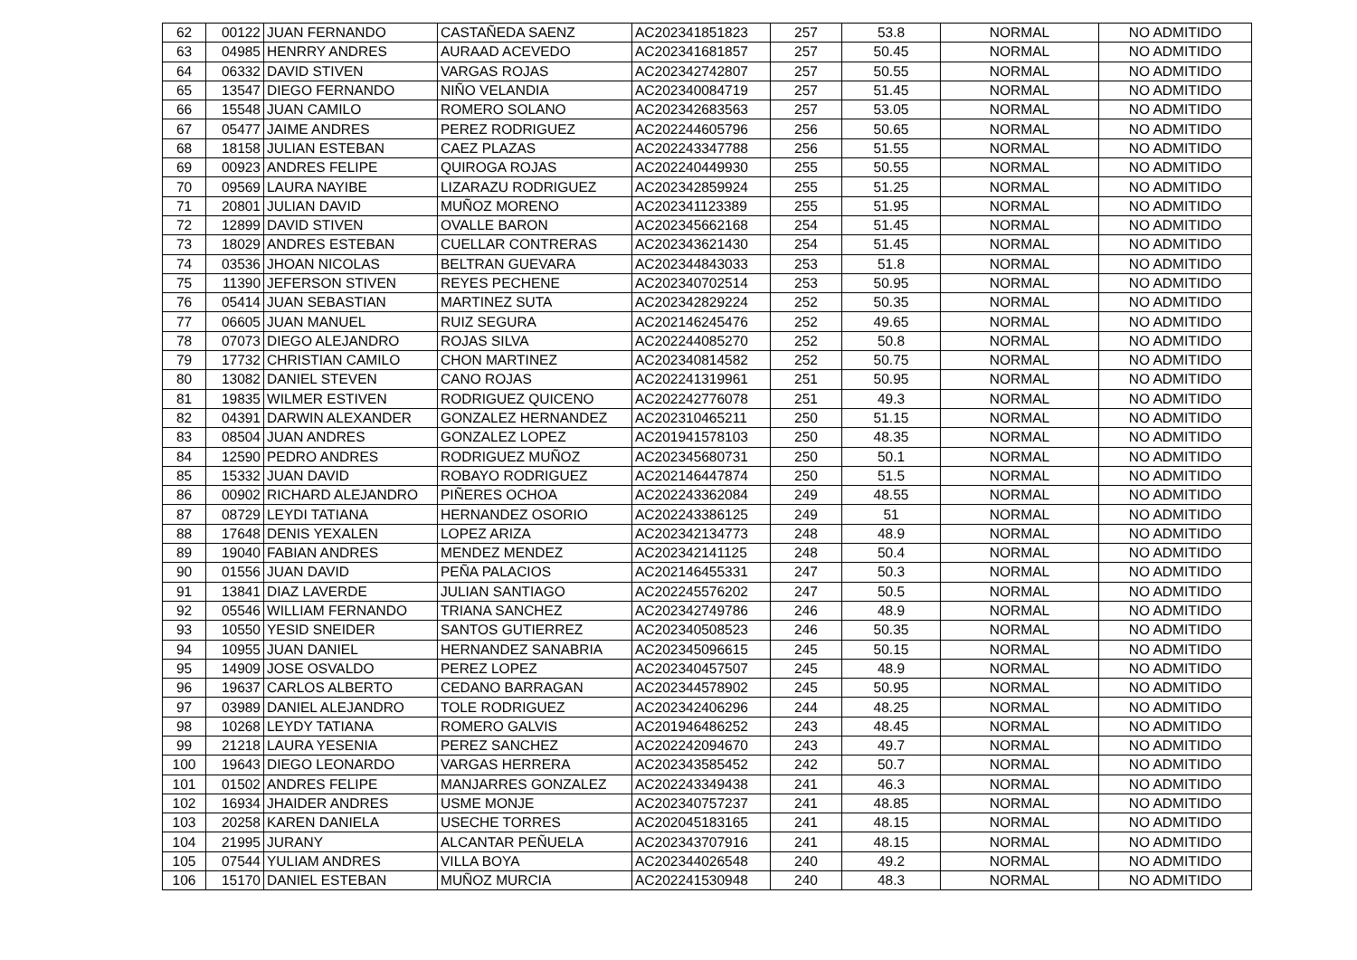| 62 | 00122 | JUAN FERNANDO | CASTAÑEDA SAENZ | AC202341851823 | 257 | 53.8 | NORMAL | NO ADMITIDO |
| 63 | 04985 | HENRRY ANDRES | AURAAD ACEVEDO | AC202341681857 | 257 | 50.45 | NORMAL | NO ADMITIDO |
| 64 | 06332 | DAVID STIVEN | VARGAS ROJAS | AC202342742807 | 257 | 50.55 | NORMAL | NO ADMITIDO |
| 65 | 13547 | DIEGO FERNANDO | NIÑO VELANDIA | AC202340084719 | 257 | 51.45 | NORMAL | NO ADMITIDO |
| 66 | 15548 | JUAN CAMILO | ROMERO SOLANO | AC202342683563 | 257 | 53.05 | NORMAL | NO ADMITIDO |
| 67 | 05477 | JAIME ANDRES | PEREZ RODRIGUEZ | AC202244605796 | 256 | 50.65 | NORMAL | NO ADMITIDO |
| 68 | 18158 | JULIAN ESTEBAN | CAEZ PLAZAS | AC202243347788 | 256 | 51.55 | NORMAL | NO ADMITIDO |
| 69 | 00923 | ANDRES FELIPE | QUIROGA ROJAS | AC202240449930 | 255 | 50.55 | NORMAL | NO ADMITIDO |
| 70 | 09569 | LAURA NAYIBE | LIZARAZU RODRIGUEZ | AC202342859924 | 255 | 51.25 | NORMAL | NO ADMITIDO |
| 71 | 20801 | JULIAN DAVID | MUÑOZ MORENO | AC202341123389 | 255 | 51.95 | NORMAL | NO ADMITIDO |
| 72 | 12899 | DAVID STIVEN | OVALLE BARON | AC202345662168 | 254 | 51.45 | NORMAL | NO ADMITIDO |
| 73 | 18029 | ANDRES ESTEBAN | CUELLAR CONTRERAS | AC202343621430 | 254 | 51.45 | NORMAL | NO ADMITIDO |
| 74 | 03536 | JHOAN NICOLAS | BELTRAN GUEVARA | AC202344843033 | 253 | 51.8 | NORMAL | NO ADMITIDO |
| 75 | 11390 | JEFERSON STIVEN | REYES PECHENE | AC202340702514 | 253 | 50.95 | NORMAL | NO ADMITIDO |
| 76 | 05414 | JUAN SEBASTIAN | MARTINEZ SUTA | AC202342829224 | 252 | 50.35 | NORMAL | NO ADMITIDO |
| 77 | 06605 | JUAN MANUEL | RUIZ SEGURA | AC202146245476 | 252 | 49.65 | NORMAL | NO ADMITIDO |
| 78 | 07073 | DIEGO ALEJANDRO | ROJAS SILVA | AC202244085270 | 252 | 50.8 | NORMAL | NO ADMITIDO |
| 79 | 17732 | CHRISTIAN CAMILO | CHON MARTINEZ | AC202340814582 | 252 | 50.75 | NORMAL | NO ADMITIDO |
| 80 | 13082 | DANIEL STEVEN | CANO ROJAS | AC202241319961 | 251 | 50.95 | NORMAL | NO ADMITIDO |
| 81 | 19835 | WILMER ESTIVEN | RODRIGUEZ QUICENO | AC202242776078 | 251 | 49.3 | NORMAL | NO ADMITIDO |
| 82 | 04391 | DARWIN ALEXANDER | GONZALEZ HERNANDEZ | AC202310465211 | 250 | 51.15 | NORMAL | NO ADMITIDO |
| 83 | 08504 | JUAN ANDRES | GONZALEZ LOPEZ | AC201941578103 | 250 | 48.35 | NORMAL | NO ADMITIDO |
| 84 | 12590 | PEDRO ANDRES | RODRIGUEZ MUÑOZ | AC202345680731 | 250 | 50.1 | NORMAL | NO ADMITIDO |
| 85 | 15332 | JUAN DAVID | ROBAYO RODRIGUEZ | AC202146447874 | 250 | 51.5 | NORMAL | NO ADMITIDO |
| 86 | 00902 | RICHARD ALEJANDRO | PIÑERES OCHOA | AC202243362084 | 249 | 48.55 | NORMAL | NO ADMITIDO |
| 87 | 08729 | LEYDI TATIANA | HERNANDEZ OSORIO | AC202243386125 | 249 | 51 | NORMAL | NO ADMITIDO |
| 88 | 17648 | DENIS YEXALEN | LOPEZ ARIZA | AC202342134773 | 248 | 48.9 | NORMAL | NO ADMITIDO |
| 89 | 19040 | FABIAN ANDRES | MENDEZ MENDEZ | AC202342141125 | 248 | 50.4 | NORMAL | NO ADMITIDO |
| 90 | 01556 | JUAN DAVID | PEÑA PALACIOS | AC202146455331 | 247 | 50.3 | NORMAL | NO ADMITIDO |
| 91 | 13841 | DIAZ LAVERDE | JULIAN SANTIAGO | AC202245576202 | 247 | 50.5 | NORMAL | NO ADMITIDO |
| 92 | 05546 | WILLIAM FERNANDO | TRIANA SANCHEZ | AC202342749786 | 246 | 48.9 | NORMAL | NO ADMITIDO |
| 93 | 10550 | YESID SNEIDER | SANTOS GUTIERREZ | AC202340508523 | 246 | 50.35 | NORMAL | NO ADMITIDO |
| 94 | 10955 | JUAN DANIEL | HERNANDEZ SANABRIA | AC202345096615 | 245 | 50.15 | NORMAL | NO ADMITIDO |
| 95 | 14909 | JOSE OSVALDO | PEREZ LOPEZ | AC202340457507 | 245 | 48.9 | NORMAL | NO ADMITIDO |
| 96 | 19637 | CARLOS ALBERTO | CEDANO BARRAGAN | AC202344578902 | 245 | 50.95 | NORMAL | NO ADMITIDO |
| 97 | 03989 | DANIEL ALEJANDRO | TOLE RODRIGUEZ | AC202342406296 | 244 | 48.25 | NORMAL | NO ADMITIDO |
| 98 | 10268 | LEYDY TATIANA | ROMERO GALVIS | AC201946486252 | 243 | 48.45 | NORMAL | NO ADMITIDO |
| 99 | 21218 | LAURA YESENIA | PEREZ SANCHEZ | AC202242094670 | 243 | 49.7 | NORMAL | NO ADMITIDO |
| 100 | 19643 | DIEGO LEONARDO | VARGAS HERRERA | AC202343585452 | 242 | 50.7 | NORMAL | NO ADMITIDO |
| 101 | 01502 | ANDRES FELIPE | MANJARRES GONZALEZ | AC202243349438 | 241 | 46.3 | NORMAL | NO ADMITIDO |
| 102 | 16934 | JHAIDER ANDRES | USME MONJE | AC202340757237 | 241 | 48.85 | NORMAL | NO ADMITIDO |
| 103 | 20258 | KAREN DANIELA | USECHE TORRES | AC202045183165 | 241 | 48.15 | NORMAL | NO ADMITIDO |
| 104 | 21995 | JURANY | ALCANTAR PEÑUELA | AC202343707916 | 241 | 48.15 | NORMAL | NO ADMITIDO |
| 105 | 07544 | YULIAM ANDRES | VILLA BOYA | AC202344026548 | 240 | 49.2 | NORMAL | NO ADMITIDO |
| 106 | 15170 | DANIEL ESTEBAN | MUÑOZ MURCIA | AC202241530948 | 240 | 48.3 | NORMAL | NO ADMITIDO |